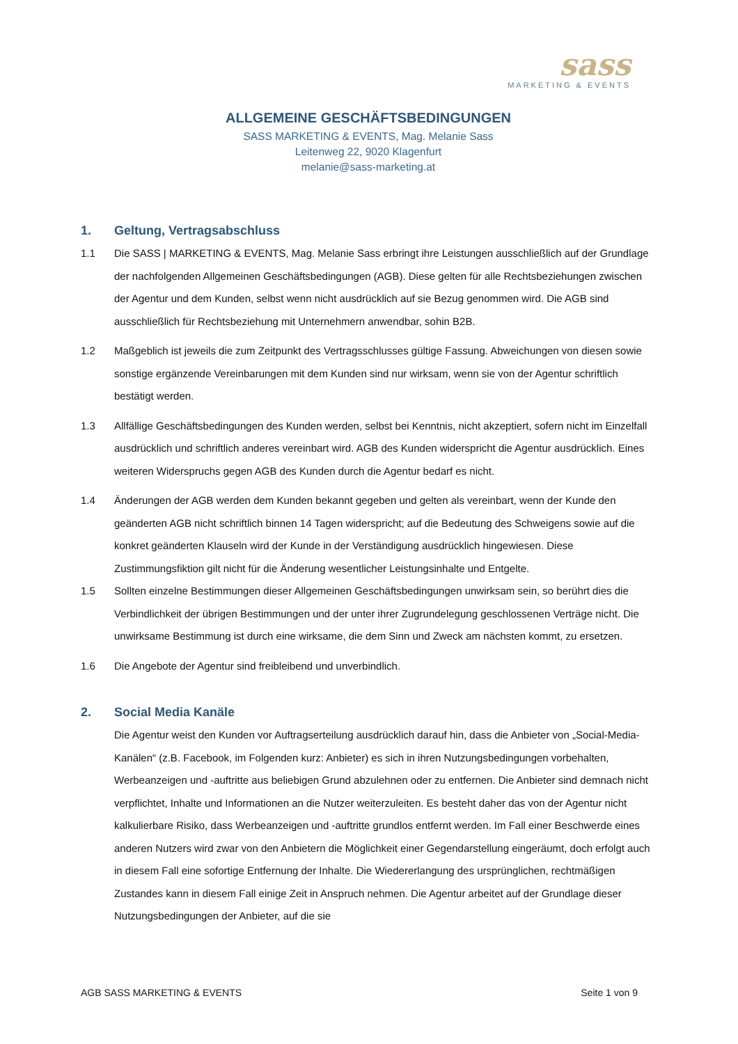sass
MARKETING & EVENTS
ALLGEMEINE GESCHÄFTSBEDINGUNGEN
SASS MARKETING & EVENTS, Mag. Melanie Sass
Leitenweg 22, 9020 Klagenfurt
melanie@sass-marketing.at
1. Geltung, Vertragsabschluss
1.1 Die SASS | MARKETING & EVENTS, Mag. Melanie Sass erbringt ihre Leistungen ausschließlich auf der Grundlage der nachfolgenden Allgemeinen Geschäftsbedingungen (AGB). Diese gelten für alle Rechtsbeziehungen zwischen der Agentur und dem Kunden, selbst wenn nicht ausdrücklich auf sie Bezug genommen wird. Die AGB sind ausschließlich für Rechtsbeziehung mit Unternehmern anwendbar, sohin B2B.
1.2 Maßgeblich ist jeweils die zum Zeitpunkt des Vertragsschlusses gültige Fassung. Abweichungen von diesen sowie sonstige ergänzende Vereinbarungen mit dem Kunden sind nur wirksam, wenn sie von der Agentur schriftlich bestätigt werden.
1.3 Allfällige Geschäftsbedingungen des Kunden werden, selbst bei Kenntnis, nicht akzeptiert, sofern nicht im Einzelfall ausdrücklich und schriftlich anderes vereinbart wird. AGB des Kunden widerspricht die Agentur ausdrücklich. Eines weiteren Widerspruchs gegen AGB des Kunden durch die Agentur bedarf es nicht.
1.4 Änderungen der AGB werden dem Kunden bekannt gegeben und gelten als vereinbart, wenn der Kunde den geänderten AGB nicht schriftlich binnen 14 Tagen widerspricht; auf die Bedeutung des Schweigens sowie auf die konkret geänderten Klauseln wird der Kunde in der Verständigung ausdrücklich hingewiesen. Diese Zustimmungsfiktion gilt nicht für die Änderung wesentlicher Leistungsinhalte und Entgelte.
1.5 Sollten einzelne Bestimmungen dieser Allgemeinen Geschäftsbedingungen unwirksam sein, so berührt dies die Verbindlichkeit der übrigen Bestimmungen und der unter ihrer Zugrundelegung geschlossenen Verträge nicht. Die unwirksame Bestimmung ist durch eine wirksame, die dem Sinn und Zweck am nächsten kommt, zu ersetzen.
1.6 Die Angebote der Agentur sind freibleibend und unverbindlich.
2. Social Media Kanäle
Die Agentur weist den Kunden vor Auftragserteilung ausdrücklich darauf hin, dass die Anbieter von „Social-Media-Kanälen“ (z.B. Facebook, im Folgenden kurz: Anbieter) es sich in ihren Nutzungsbedingungen vorbehalten, Werbeanzeigen und -auftritte aus beliebigen Grund abzulehnen oder zu entfernen. Die Anbieter sind demnach nicht verpflichtet, Inhalte und Informationen an die Nutzer weiterzuleiten. Es besteht daher das von der Agentur nicht kalkulierbare Risiko, dass Werbeanzeigen und -auftritte grundlos entfernt werden. Im Fall einer Beschwerde eines anderen Nutzers wird zwar von den Anbietern die Möglichkeit einer Gegendarstellung eingeräumt, doch erfolgt auch in diesem Fall eine sofortige Entfernung der Inhalte. Die Wiedererlangung des ursprünglichen, rechtmäßigen Zustandes kann in diesem Fall einige Zeit in Anspruch nehmen. Die Agentur arbeitet auf der Grundlage dieser Nutzungsbedingungen der Anbieter, auf die sie
AGB SASS MARKETING & EVENTS Seite 1 von 9